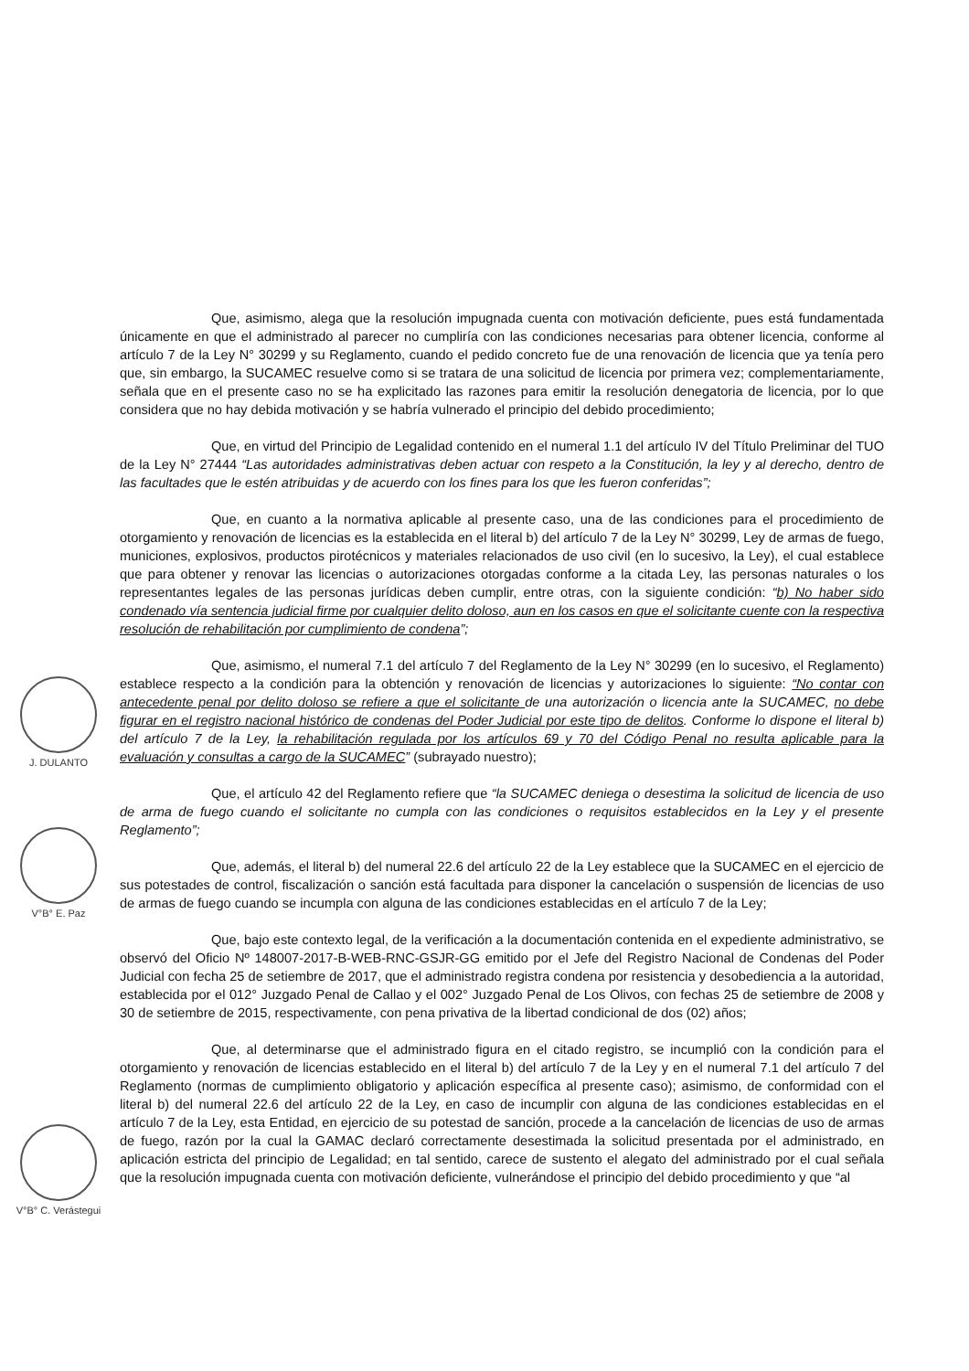Que, asimismo, alega que la resolución impugnada cuenta con motivación deficiente, pues está fundamentada únicamente en que el administrado al parecer no cumpliría con las condiciones necesarias para obtener licencia, conforme al artículo 7 de la Ley N° 30299 y su Reglamento, cuando el pedido concreto fue de una renovación de licencia que ya tenía pero que, sin embargo, la SUCAMEC resuelve como si se tratara de una solicitud de licencia por primera vez; complementariamente, señala que en el presente caso no se ha explicitado las razones para emitir la resolución denegatoria de licencia, por lo que considera que no hay debida motivación y se habría vulnerado el principio del debido procedimiento;
Que, en virtud del Principio de Legalidad contenido en el numeral 1.1 del artículo IV del Título Preliminar del TUO de la Ley N° 27444 “Las autoridades administrativas deben actuar con respeto a la Constitución, la ley y al derecho, dentro de las facultades que le estén atribuidas y de acuerdo con los fines para los que les fueron conferidas”;
Que, en cuanto a la normativa aplicable al presente caso, una de las condiciones para el procedimiento de otorgamiento y renovación de licencias es la establecida en el literal b) del artículo 7 de la Ley N° 30299, Ley de armas de fuego, municiones, explosivos, productos pirotécnicos y materiales relacionados de uso civil (en lo sucesivo, la Ley), el cual establece que para obtener y renovar las licencias o autorizaciones otorgadas conforme a la citada Ley, las personas naturales o los representantes legales de las personas jurídicas deben cumplir, entre otras, con la siguiente condición: “b) No haber sido condenado vía sentencia judicial firme por cualquier delito doloso, aun en los casos en que el solicitante cuente con la respectiva resolución de rehabilitación por cumplimiento de condena”;
Que, asimismo, el numeral 7.1 del artículo 7 del Reglamento de la Ley N° 30299 (en lo sucesivo, el Reglamento) establece respecto a la condición para la obtención y renovación de licencias y autorizaciones lo siguiente: “No contar con antecedente penal por delito doloso se refiere a que el solicitante de una autorización o licencia ante la SUCAMEC, no debe figurar en el registro nacional histórico de condenas del Poder Judicial por este tipo de delitos. Conforme lo dispone el literal b) del artículo 7 de la Ley, la rehabilitación regulada por los artículos 69 y 70 del Código Penal no resulta aplicable para la evaluación y consultas a cargo de la SUCAMEC” (subrayado nuestro);
Que, el artículo 42 del Reglamento refiere que “la SUCAMEC deniega o desestima la solicitud de licencia de uso de arma de fuego cuando el solicitante no cumpla con las condiciones o requisitos establecidos en la Ley y el presente Reglamento”;
Que, además, el literal b) del numeral 22.6 del artículo 22 de la Ley establece que la SUCAMEC en el ejercicio de sus potestades de control, fiscalización o sanción está facultada para disponer la cancelación o suspensión de licencias de uso de armas de fuego cuando se incumpla con alguna de las condiciones establecidas en el artículo 7 de la Ley;
Que, bajo este contexto legal, de la verificación a la documentación contenida en el expediente administrativo, se observó del Oficio Nº 148007-2017-B-WEB-RNC-GSJR-GG emitido por el Jefe del Registro Nacional de Condenas del Poder Judicial con fecha 25 de setiembre de 2017, que el administrado registra condena por resistencia y desobediencia a la autoridad, establecida por el 012° Juzgado Penal de Callao y el 002° Juzgado Penal de Los Olivos, con fechas 25 de setiembre de 2008 y 30 de setiembre de 2015, respectivamente, con pena privativa de la libertad condicional de dos (02) años;
Que, al determinarse que el administrado figura en el citado registro, se incumplió con la condición para el otorgamiento y renovación de licencias establecido en el literal b) del artículo 7 de la Ley y en el numeral 7.1 del artículo 7 del Reglamento (normas de cumplimiento obligatorio y aplicación específica al presente caso); asimismo, de conformidad con el literal b) del numeral 22.6 del artículo 22 de la Ley, en caso de incumplir con alguna de las condiciones establecidas en el artículo 7 de la Ley, esta Entidad, en ejercicio de su potestad de sanción, procede a la cancelación de licencias de uso de armas de fuego, razón por la cual la GAMAC declaró correctamente desestimada la solicitud presentada por el administrado, en aplicación estricta del principio de Legalidad; en tal sentido, carece de sustento el alegato del administrado por el cual señala que la resolución impugnada cuenta con motivación deficiente, vulnerándose el principio del debido procedimiento y que “al
J. DULANTO
V°B° E. Paz
V°B° C. Verástegui